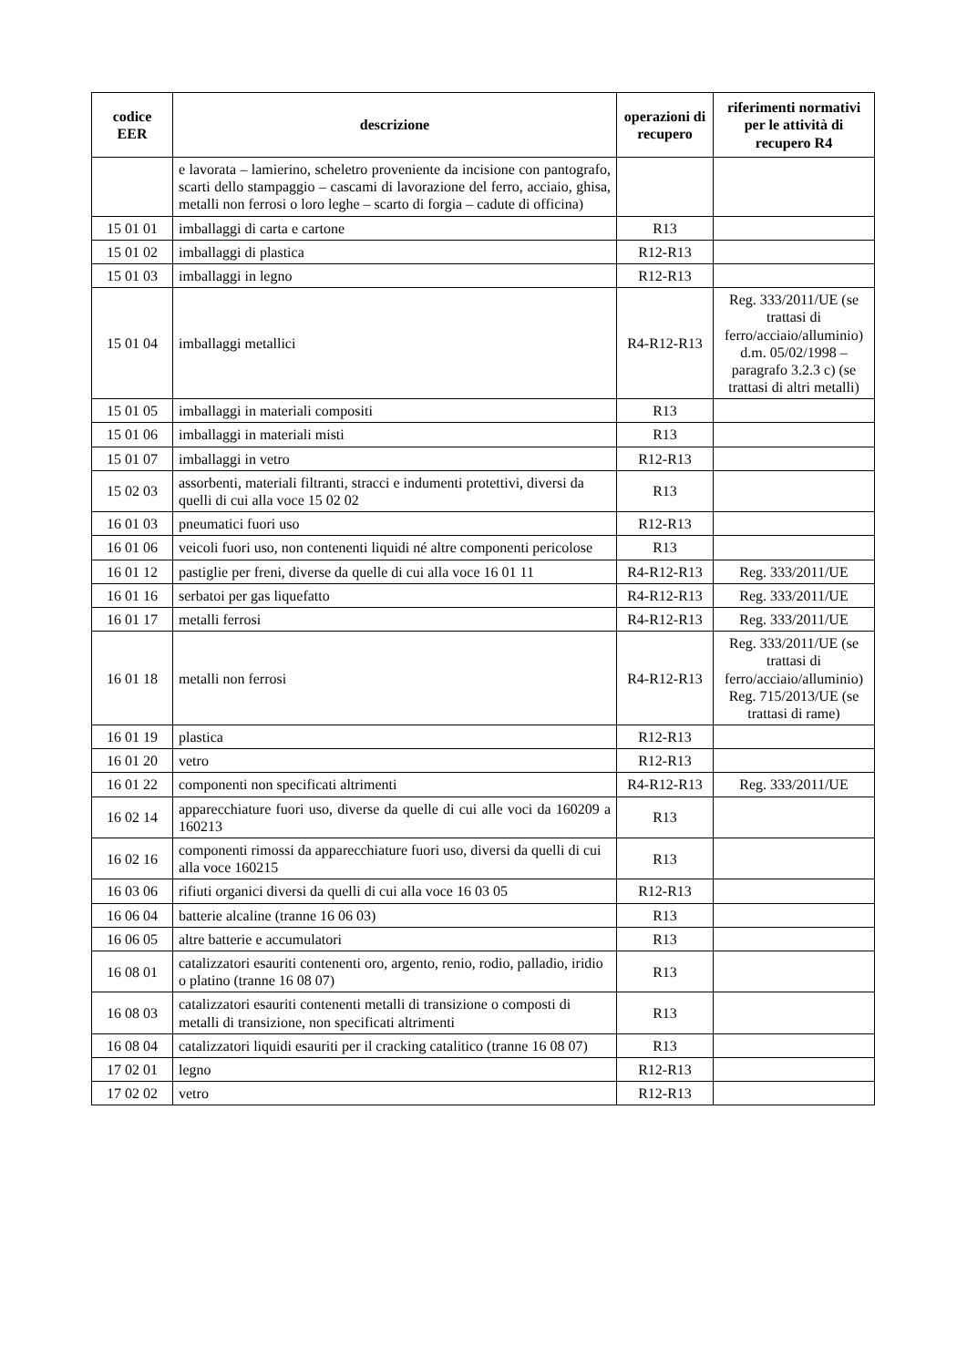| codice EER | descrizione | operazioni di recupero | riferimenti normativi per le attività di recupero R4 |
| --- | --- | --- | --- |
| | e lavorata – lamierino, scheletro proveniente da incisione con pantografo, scarti dello stampaggio – cascami di lavorazione del ferro, acciaio, ghisa, metalli non ferrosi o loro leghe – scarto di forgia – cadute di officina) | | |
| 15 01 01 | imballaggi di carta e cartone | R13 | |
| 15 01 02 | imballaggi di plastica | R12-R13 | |
| 15 01 03 | imballaggi in legno | R12-R13 | |
| 15 01 04 | imballaggi metallici | R4-R12-R13 | Reg. 333/2011/UE (se trattasi di ferro/acciaio/alluminio) d.m. 05/02/1998 – paragrafo 3.2.3 c) (se trattasi di altri metalli) |
| 15 01 05 | imballaggi in materiali compositi | R13 | |
| 15 01 06 | imballaggi in materiali misti | R13 | |
| 15 01 07 | imballaggi in vetro | R12-R13 | |
| 15 02 03 | assorbenti, materiali filtranti, stracci e indumenti protettivi, diversi da quelli di cui alla voce 15 02 02 | R13 | |
| 16 01 03 | pneumatici fuori uso | R12-R13 | |
| 16 01 06 | veicoli fuori uso, non contenenti liquidi né altre componenti pericolose | R13 | |
| 16 01 12 | pastiglie per freni, diverse da quelle di cui alla voce 16 01 11 | R4-R12-R13 | Reg. 333/2011/UE |
| 16 01 16 | serbatoi per gas liquefatto | R4-R12-R13 | Reg. 333/2011/UE |
| 16 01 17 | metalli ferrosi | R4-R12-R13 | Reg. 333/2011/UE |
| 16 01 18 | metalli non ferrosi | R4-R12-R13 | Reg. 333/2011/UE (se trattasi di ferro/acciaio/alluminio) Reg. 715/2013/UE (se trattasi di rame) |
| 16 01 19 | plastica | R12-R13 | |
| 16 01 20 | vetro | R12-R13 | |
| 16 01 22 | componenti non specificati altrimenti | R4-R12-R13 | Reg. 333/2011/UE |
| 16 02 14 | apparecchiature fuori uso, diverse da quelle di cui alle voci da 160209 a 160213 | R13 | |
| 16 02 16 | componenti rimossi da apparecchiature fuori uso, diversi da quelli di cui alla voce 160215 | R13 | |
| 16 03 06 | rifiuti organici diversi da quelli di cui alla voce 16 03 05 | R12-R13 | |
| 16 06 04 | batterie alcaline (tranne 16 06 03) | R13 | |
| 16 06 05 | altre batterie e accumulatori | R13 | |
| 16 08 01 | catalizzatori esauriti contenenti oro, argento, renio, rodio, palladio, iridio o platino (tranne 16 08 07) | R13 | |
| 16 08 03 | catalizzatori esauriti contenenti metalli di transizione o composti di metalli di transizione, non specificati altrimenti | R13 | |
| 16 08 04 | catalizzatori liquidi esauriti per il cracking catalitico (tranne 16 08 07) | R13 | |
| 17 02 01 | legno | R12-R13 | |
| 17 02 02 | vetro | R12-R13 | |